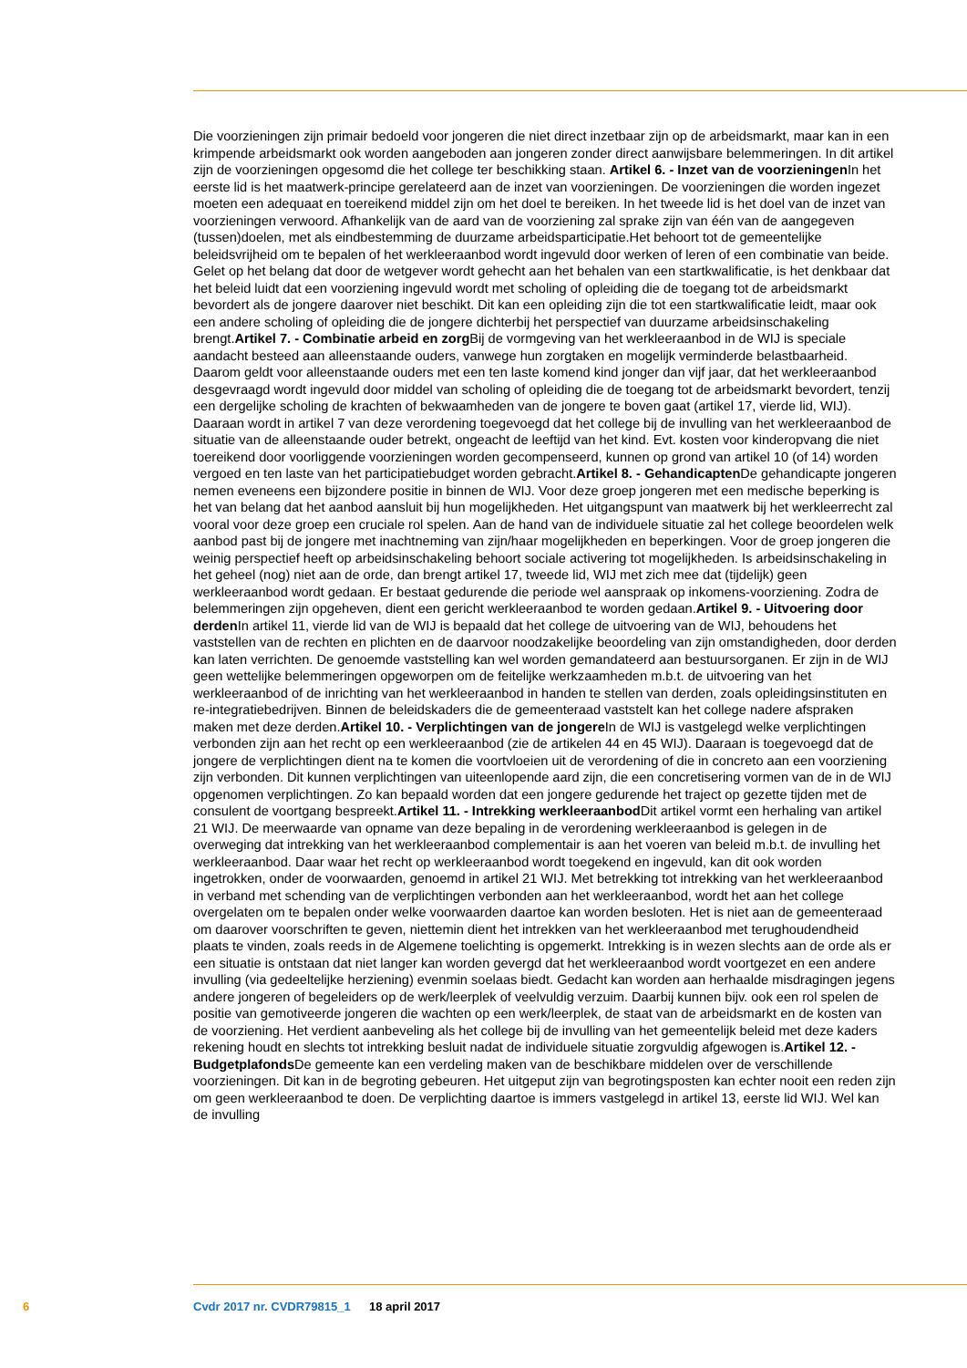Die voorzieningen zijn primair bedoeld voor jongeren die niet direct inzetbaar zijn op de arbeidsmarkt, maar kan in een krimpende arbeidsmarkt ook worden aangeboden aan jongeren zonder direct aanwijsbare belemmeringen. In dit artikel zijn de voorzieningen opgesomd die het college ter beschikking staan. Artikel 6. - Inzet van de voorzieningen In het eerste lid is het maatwerk-principe gerelateerd aan de inzet van voorzieningen. De voorzieningen die worden ingezet moeten een adequaat en toereikend middel zijn om het doel te bereiken. In het tweede lid is het doel van de inzet van voorzieningen verwoord. Afhankelijk van de aard van de voorziening zal sprake zijn van één van de aangegeven (tussen)doelen, met als eindbestemming de duurzame arbeidsparticipatie.Het behoort tot de gemeentelijke beleidsvrijheid om te bepalen of het werkleeraanbod wordt ingevuld door werken of leren of een combinatie van beide. Gelet op het belang dat door de wetgever wordt gehecht aan het behalen van een startkwalificatie, is het denkbaar dat het beleid luidt dat een voorziening ingevuld wordt met scholing of opleiding die de toegang tot de arbeidsmarkt bevordert als de jongere daarover niet beschikt. Dit kan een opleiding zijn die tot een startkwalificatie leidt, maar ook een andere scholing of opleiding die de jongere dichterbij het perspectief van duurzame arbeidsinschakeling brengt.Artikel 7. - Combinatie arbeid en zorg Bij de vormgeving van het werkleeraanbod in de WIJ is speciale aandacht besteed aan alleenstaande ouders, vanwege hun zorgtaken en mogelijk verminderde belastbaarheid. Daarom geldt voor alleenstaande ouders met een ten laste komend kind jonger dan vijf jaar, dat het werkleeraanbod desgevraagd wordt ingevuld door middel van scholing of opleiding die de toegang tot de arbeidsmarkt bevordert, tenzij een dergelijke scholing de krachten of bekwaamheden van de jongere te boven gaat (artikel 17, vierde lid, WIJ). Daaraan wordt in artikel 7 van deze verordening toegevoegd dat het college bij de invulling van het werkleeraanbod de situatie van de alleenstaande ouder betrekt, ongeacht de leeftijd van het kind. Evt. kosten voor kinderopvang die niet toereikend door voorliggende voorzieningen worden gecompenseerd, kunnen op grond van artikel 10 (of 14) worden vergoed en ten laste van het participatiebudget worden gebracht.Artikel 8. - Gehandicapten De gehandicapte jongeren nemen eveneens een bijzondere positie in binnen de WIJ. Voor deze groep jongeren met een medische beperking is het van belang dat het aanbod aansluit bij hun mogelijkheden. Het uitgangspunt van maatwerk bij het werkleerrecht zal vooral voor deze groep een cruciale rol spelen. Aan de hand van de individuele situatie zal het college beoordelen welk aanbod past bij de jongere met inachtneming van zijn/haar mogelijkheden en beperkingen. Voor de groep jongeren die weinig perspectief heeft op arbeidsinschakeling behoort sociale activering tot mogelijkheden. Is arbeidsinschakeling in het geheel (nog) niet aan de orde, dan brengt artikel 17, tweede lid, WIJ met zich mee dat (tijdelijk) geen werkleeraanbod wordt gedaan. Er bestaat gedurende die periode wel aanspraak op inkomens-voorziening. Zodra de belemmeringen zijn opgeheven, dient een gericht werkleeraanbod te worden gedaan.Artikel 9. - Uitvoering door derden In artikel 11, vierde lid van de WIJ is bepaald dat het college de uitvoering van de WIJ, behoudens het vaststellen van de rechten en plichten en de daarvoor noodzakelijke beoordeling van zijn omstandigheden, door derden kan laten verrichten. De genoemde vaststelling kan wel worden gemandateerd aan bestuursorganen. Er zijn in de WIJ geen wettelijke belemmeringen opgeworpen om de feitelijke werkzaamheden m.b.t. de uitvoering van het werkleeraanbod of de inrichting van het werkleeraanbod in handen te stellen van derden, zoals opleidingsinstituten en re-integratiebedrijven. Binnen de beleidskaders die de gemeenteraad vaststelt kan het college nadere afspraken maken met deze derden.Artikel 10. - Verplichtingen van de jongere In de WIJ is vastgelegd welke verplichtingen verbonden zijn aan het recht op een werkleeraanbod (zie de artikelen 44 en 45 WIJ). Daaraan is toegevoegd dat de jongere de verplichtingen dient na te komen die voortvloeien uit de verordening of die in concreto aan een voorziening zijn verbonden. Dit kunnen verplichtingen van uiteenlopende aard zijn, die een concretisering vormen van de in de WIJ opgenomen verplichtingen. Zo kan bepaald worden dat een jongere gedurende het traject op gezette tijden met de consulent de voortgang bespreekt.Artikel 11. - Intrekking werkleeraanbod Dit artikel vormt een herhaling van artikel 21 WIJ. De meerwaarde van opname van deze bepaling in de verordening werkleeraanbod is gelegen in de overweging dat intrekking van het werkleeraanbod complementair is aan het voeren van beleid m.b.t. de invulling het werkleeraanbod. Daar waar het recht op werkleeraanbod wordt toegekend en ingevuld, kan dit ook worden ingetrokken, onder de voorwaarden, genoemd in artikel 21 WIJ. Met betrekking tot intrekking van het werkleeraanbod in verband met schending van de verplichtingen verbonden aan het werkleeraanbod, wordt het aan het college overgelaten om te bepalen onder welke voorwaarden daartoe kan worden besloten. Het is niet aan de gemeenteraad om daarover voorschriften te geven, niettemin dient het intrekken van het werkleeraanbod met terughoudendheid plaats te vinden, zoals reeds in de Algemene toelichting is opgemerkt. Intrekking is in wezen slechts aan de orde als er een situatie is ontstaan dat niet langer kan worden gevergd dat het werkleeraanbod wordt voortgezet en een andere invulling (via gedeeltelijke herziening) evenmin soelaas biedt. Gedacht kan worden aan herhaalde misdragingen jegens andere jongeren of begeleiders op de werk/leerplek of veelvuldig verzuim. Daarbij kunnen bijv. ook een rol spelen de positie van gemotiveerde jongeren die wachten op een werk/leerplek, de staat van de arbeidsmarkt en de kosten van de voorziening. Het verdient aanbeveling als het college bij de invulling van het gemeentelijk beleid met deze kaders rekening houdt en slechts tot intrekking besluit nadat de individuele situatie zorgvuldig afgewogen is.Artikel 12. - Budgetplafonds De gemeente kan een verdeling maken van de beschikbare middelen over de verschillende voorzieningen. Dit kan in de begroting gebeuren. Het uitgeput zijn van begrotingsposten kan echter nooit een reden zijn om geen werkleeraanbod te doen. De verplichting daartoe is immers vastgelegd in artikel 13, eerste lid WIJ. Wel kan de invulling
6 Cvdr 2017 nr. CVDR79815_1 18 april 2017